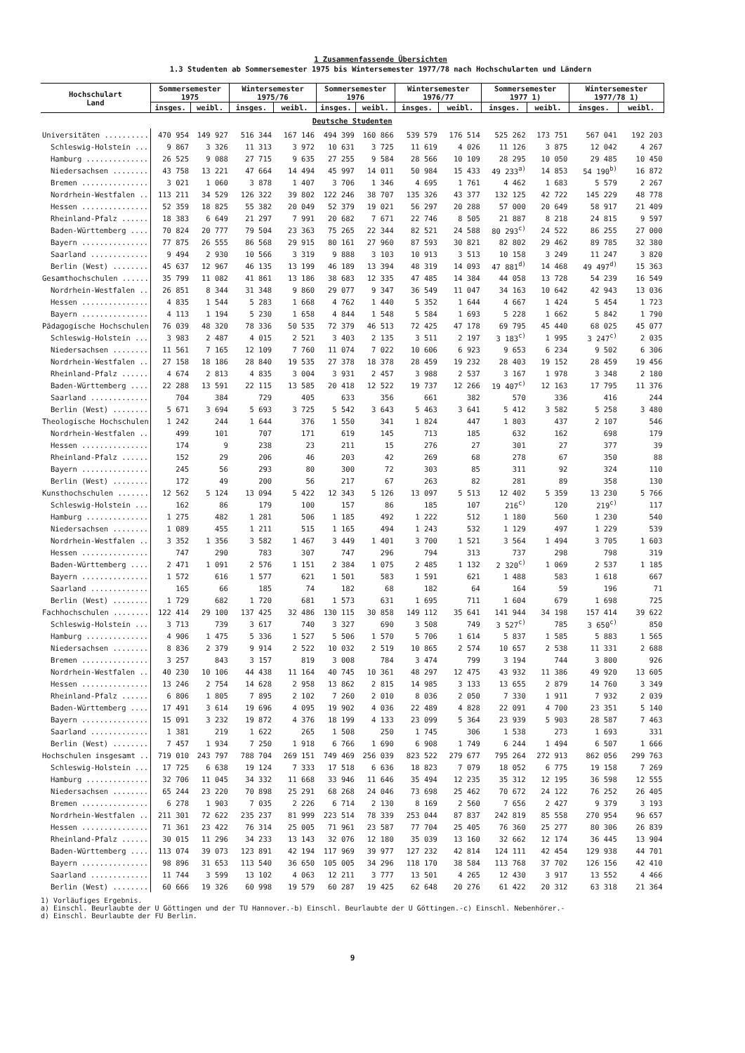1 Zusammenfassende Übersichten
1.3 Studenten ab Sommersemester 1975 bis Wintersemester 1977/78 nach Hochschularten und Ländern
| Hochschulart Land | Sommersemester 1975 | | Wintersemester 1975/76 | | Sommersemester 1976 | | Wintersemester 1976/77 | | Sommersemester 1977 1) | | Wintersemester 1977/78 1) | |
| --- | --- | --- | --- | --- | --- | --- | --- | --- | --- | --- | --- | --- |
| | insges. | weibl. | insges. | weibl. | insges. | weibl. | insges. | weibl. | insges. | weibl. | insges. | weibl. |
| Deutsche Studenten | | | | | | | | | | | | |
| Universitäten .......... | 470 954 | 149 927 | 516 344 | 167 146 | 494 399 | 160 866 | 539 579 | 176 514 | 525 262 | 173 751 | 567 041 | 192 203 |
| Schleswig-Holstein ... | 9 867 | 3 326 | 11 313 | 3 972 | 10 631 | 3 725 | 11 619 | 4 026 | 11 126 | 3 875 | 12 042 | 4 267 |
| Hamburg .............. | 26 525 | 9 088 | 27 715 | 9 635 | 27 255 | 9 584 | 28 566 | 10 109 | 28 295 | 10 050 | 29 485 | 10 450 |
| Niedersachsen ........ | 43 758 | 13 221 | 47 664 | 14 494 | 45 997 | 14 011 | 50 984 | 15 433 | 49 233<sup>a)</sup> | 14 853 | 54 190<sup>b)</sup> | 16 872 |
| Bremen ............... | 3 021 | 1 060 | 3 878 | 1 407 | 3 706 | 1 346 | 4 695 | 1 761 | 4 462 | 1 683 | 5 579 | 2 267 |
| Nordrhein-Westfalen .. | 113 211 | 34 529 | 126 322 | 39 802 | 122 246 | 38 707 | 135 326 | 43 377 | 132 125 | 42 722 | 145 229 | 48 778 |
| Hessen ............... | 52 359 | 18 825 | 55 382 | 20 049 | 52 379 | 19 021 | 56 297 | 20 288 | 57 000 | 20 649 | 58 917 | 21 409 |
| Rheinland-Pfalz ...... | 18 383 | 6 649 | 21 297 | 7 991 | 20 682 | 7 671 | 22 746 | 8 505 | 21 887 | 8 218 | 24 815 | 9 597 |
| Baden-Württemberg .... | 70 824 | 20 777 | 79 504 | 23 363 | 75 265 | 22 344 | 82 521 | 24 588 | 80 293<sup>c)</sup> | 24 522 | 86 255 | 27 000 |
| Bayern ............... | 77 875 | 26 555 | 86 568 | 29 915 | 80 161 | 27 960 | 87 593 | 30 821 | 82 802 | 29 462 | 89 785 | 32 380 |
| Saarland ............. | 9 494 | 2 930 | 10 566 | 3 319 | 9 888 | 3 103 | 10 913 | 3 513 | 10 158 | 3 249 | 11 247 | 3 820 |
| Berlin (West) ........ | 45 637 | 12 967 | 46 135 | 13 199 | 46 189 | 13 394 | 48 319 | 14 093 | 47 881<sup>d)</sup> | 14 468 | 49 497<sup>d)</sup> | 15 363 |
| Gesamthochschulen ...... | 35 799 | 11 082 | 41 861 | 13 186 | 38 683 | 12 335 | 47 485 | 14 384 | 44 058 | 13 728 | 54 239 | 16 549 |
| Nordrhein-Westfalen .. | 26 851 | 8 344 | 31 348 | 9 860 | 29 077 | 9 347 | 36 549 | 11 047 | 34 163 | 10 642 | 42 943 | 13 036 |
| Hessen ............... | 4 835 | 1 544 | 5 283 | 1 668 | 4 762 | 1 440 | 5 352 | 1 644 | 4 667 | 1 424 | 5 454 | 1 723 |
| Bayern ............... | 4 113 | 1 194 | 5 230 | 1 658 | 4 844 | 1 548 | 5 584 | 1 693 | 5 228 | 1 662 | 5 842 | 1 790 |
| Pädagogische Hochschulen | 76 039 | 48 320 | 78 336 | 50 535 | 72 379 | 46 513 | 72 425 | 47 178 | 69 795 | 45 440 | 68 025 | 45 077 |
| Schleswig-Holstein ... | 3 983 | 2 487 | 4 015 | 2 521 | 3 403 | 2 135 | 3 511 | 2 197 | 3 183<sup>c)</sup> | 1 995 | 3 247<sup>c)</sup> | 2 035 |
| Niedersachsen ........ | 11 561 | 7 165 | 12 109 | 7 760 | 11 074 | 7 022 | 10 606 | 6 923 | 9 653 | 6 234 | 9 502 | 6 306 |
| Nordrhein-Westfalen .. | 27 158 | 18 186 | 28 840 | 19 535 | 27 378 | 18 378 | 28 459 | 19 232 | 28 403 | 19 152 | 28 459 | 19 456 |
| Rheinland-Pfalz ...... | 4 674 | 2 813 | 4 835 | 3 004 | 3 931 | 2 457 | 3 988 | 2 537 | 3 167 | 1 978 | 3 348 | 2 180 |
| Baden-Württemberg .... | 22 288 | 13 591 | 22 115 | 13 585 | 20 418 | 12 522 | 19 737 | 12 266 | 19 407<sup>c)</sup> | 12 163 | 17 795 | 11 376 |
| Saarland ............. | 704 | 384 | 729 | 405 | 633 | 356 | 661 | 382 | 570 | 336 | 416 | 244 |
| Berlin (West) ........ | 5 671 | 3 694 | 5 693 | 3 725 | 5 542 | 3 643 | 5 463 | 3 641 | 5 412 | 3 582 | 5 258 | 3 480 |
| Theologische Hochschulen | 1 242 | 244 | 1 644 | 376 | 1 550 | 341 | 1 824 | 447 | 1 803 | 437 | 2 107 | 546 |
| Nordrhein-Westfalen .. | 499 | 101 | 707 | 171 | 619 | 145 | 713 | 185 | 632 | 162 | 698 | 179 |
| Hessen ............... | 174 | 9 | 238 | 23 | 211 | 15 | 276 | 27 | 301 | 27 | 377 | 39 |
| Rheinland-Pfalz ...... | 152 | 29 | 206 | 46 | 203 | 42 | 269 | 68 | 278 | 67 | 350 | 88 |
| Bayern ............... | 245 | 56 | 293 | 80 | 300 | 72 | 303 | 85 | 311 | 92 | 324 | 110 |
| Berlin (West) ........ | 172 | 49 | 200 | 56 | 217 | 67 | 263 | 82 | 281 | 89 | 358 | 130 |
| Kunsthochschulen ....... | 12 562 | 5 124 | 13 094 | 5 422 | 12 343 | 5 126 | 13 097 | 5 513 | 12 402 | 5 359 | 13 230 | 5 766 |
| Schleswig-Holstein ... | 162 | 86 | 179 | 100 | 157 | 86 | 185 | 107 | 216<sup>c)</sup> | 120 | 219<sup>c)</sup> | 117 |
| Hamburg .............. | 1 275 | 482 | 1 281 | 506 | 1 185 | 492 | 1 222 | 512 | 1 180 | 560 | 1 230 | 540 |
| Niedersachsen ........ | 1 089 | 455 | 1 211 | 515 | 1 165 | 494 | 1 243 | 532 | 1 129 | 497 | 1 229 | 539 |
| Nordrhein-Westfalen .. | 3 352 | 1 356 | 3 582 | 1 467 | 3 449 | 1 401 | 3 700 | 1 521 | 3 564 | 1 494 | 3 705 | 1 603 |
| Hessen ............... | 747 | 290 | 783 | 307 | 747 | 296 | 794 | 313 | 737 | 298 | 798 | 319 |
| Baden-Württemberg .... | 2 471 | 1 091 | 2 576 | 1 151 | 2 384 | 1 075 | 2 485 | 1 132 | 2 320<sup>c)</sup> | 1 069 | 2 537 | 1 185 |
| Bayern ............... | 1 572 | 616 | 1 577 | 621 | 1 501 | 583 | 1 591 | 621 | 1 488 | 583 | 1 618 | 667 |
| Saarland ............. | 165 | 66 | 185 | 74 | 182 | 68 | 182 | 64 | 164 | 59 | 196 | 71 |
| Berlin (West) ........ | 1 729 | 682 | 1 720 | 681 | 1 573 | 631 | 1 695 | 711 | 1 604 | 679 | 1 698 | 725 |
| Fachhochschulen ........ | 122 414 | 29 100 | 137 425 | 32 486 | 130 115 | 30 858 | 149 112 | 35 641 | 141 944 | 34 198 | 157 414 | 39 622 |
| Schleswig-Holstein ... | 3 713 | 739 | 3 617 | 740 | 3 327 | 690 | 3 508 | 749 | 3 527<sup>c)</sup> | 785 | 3 650<sup>c)</sup> | 850 |
| Hamburg .............. | 4 906 | 1 475 | 5 336 | 1 527 | 5 506 | 1 570 | 5 706 | 1 614 | 5 837 | 1 585 | 5 883 | 1 565 |
| Niedersachsen ........ | 8 836 | 2 379 | 9 914 | 2 522 | 10 032 | 2 519 | 10 865 | 2 574 | 10 657 | 2 538 | 11 331 | 2 688 |
| Bremen ............... | 3 257 | 843 | 3 157 | 819 | 3 008 | 784 | 3 474 | 799 | 3 194 | 744 | 3 800 | 926 |
| Nordrhein-Westfalen .. | 40 230 | 10 106 | 44 438 | 11 164 | 40 745 | 10 361 | 48 297 | 12 475 | 43 932 | 11 386 | 49 920 | 13 605 |
| Hessen ............... | 13 246 | 2 754 | 14 628 | 2 958 | 13 862 | 2 815 | 14 985 | 3 133 | 13 655 | 2 879 | 14 760 | 3 349 |
| Rheinland-Pfalz ...... | 6 806 | 1 805 | 7 895 | 2 102 | 7 260 | 2 010 | 8 036 | 2 050 | 7 330 | 1 911 | 7 932 | 2 039 |
| Baden-Württemberg .... | 17 491 | 3 614 | 19 696 | 4 095 | 19 902 | 4 036 | 22 489 | 4 828 | 22 091 | 4 700 | 23 351 | 5 140 |
| Bayern ............... | 15 091 | 3 232 | 19 872 | 4 376 | 18 199 | 4 133 | 23 099 | 5 364 | 23 939 | 5 903 | 28 587 | 7 463 |
| Saarland ............. | 1 381 | 219 | 1 622 | 265 | 1 508 | 250 | 1 745 | 306 | 1 538 | 273 | 1 693 | 331 |
| Berlin (West) ........ | 7 457 | 1 934 | 7 250 | 1 918 | 6 766 | 1 690 | 6 908 | 1 749 | 6 244 | 1 494 | 6 507 | 1 666 |
| Hochschulen insgesamt .. | 719 010 | 243 797 | 788 704 | 269 151 | 749 469 | 256 039 | 823 522 | 279 677 | 795 264 | 272 913 | 862 056 | 299 763 |
| Schleswig-Holstein ... | 17 725 | 6 638 | 19 124 | 7 333 | 17 518 | 6 636 | 18 823 | 7 079 | 18 052 | 6 775 | 19 158 | 7 269 |
| Hamburg .............. | 32 706 | 11 045 | 34 332 | 11 668 | 33 946 | 11 646 | 35 494 | 12 235 | 35 312 | 12 195 | 36 598 | 12 555 |
| Niedersachsen ........ | 65 244 | 23 220 | 70 898 | 25 291 | 68 268 | 24 046 | 73 698 | 25 462 | 70 672 | 24 122 | 76 252 | 26 405 |
| Bremen ............... | 6 278 | 1 903 | 7 035 | 2 226 | 6 714 | 2 130 | 8 169 | 2 560 | 7 656 | 2 427 | 9 379 | 3 193 |
| Nordrhein-Westfalen .. | 211 301 | 72 622 | 235 237 | 81 999 | 223 514 | 78 339 | 253 044 | 87 837 | 242 819 | 85 558 | 270 954 | 96 657 |
| Hessen ............... | 71 361 | 23 422 | 76 314 | 25 005 | 71 961 | 23 587 | 77 704 | 25 405 | 76 360 | 25 277 | 80 306 | 26 839 |
| Rheinland-Pfalz ...... | 30 015 | 11 296 | 34 233 | 13 143 | 32 076 | 12 180 | 35 039 | 13 160 | 32 662 | 12 174 | 36 445 | 13 904 |
| Baden-Württemberg .... | 113 074 | 39 073 | 123 891 | 42 194 | 117 969 | 39 977 | 127 232 | 42 814 | 124 111 | 42 454 | 129 938 | 44 701 |
| Bayern ............... | 98 896 | 31 653 | 113 540 | 36 650 | 105 005 | 34 296 | 118 170 | 38 584 | 113 768 | 37 702 | 126 156 | 42 410 |
| Saarland ............. | 11 744 | 3 599 | 13 102 | 4 063 | 12 211 | 3 777 | 13 501 | 4 265 | 12 430 | 3 917 | 13 552 | 4 466 |
| Berlin (West) ........ | 60 666 | 19 326 | 60 998 | 19 579 | 60 287 | 19 425 | 62 648 | 20 276 | 61 422 | 20 312 | 63 318 | 21 364 |
1) Vorläufiges Ergebnis.
a) Einschl. Beurlaubte der U Göttingen und der TU Hannover.-b) Einschl. Beurlaubte der U Göttingen.-c) Einschl. Nebenhörer.-
d) Einschl. Beurlaubte der FU Berlin.
9